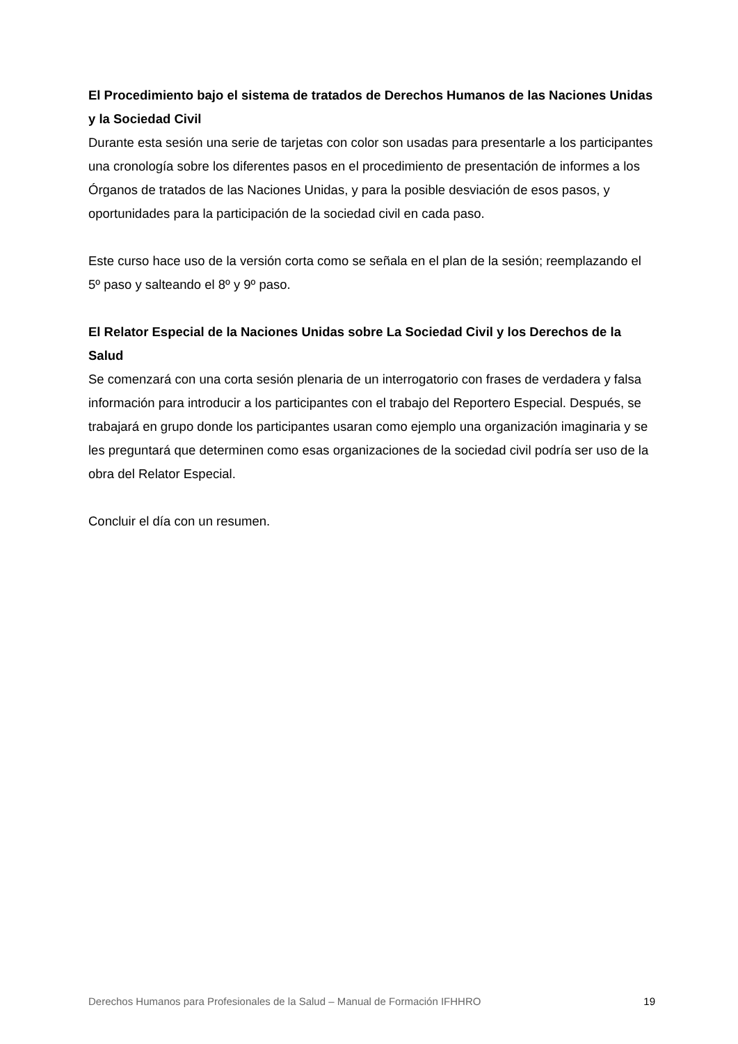El Procedimiento bajo el sistema de tratados de Derechos Humanos de las Naciones Unidas y la Sociedad Civil
Durante esta sesión una serie de tarjetas con color son usadas para presentarle a los participantes una cronología sobre los diferentes pasos en el procedimiento de presentación de informes a los Órganos de tratados de las Naciones Unidas, y para la posible desviación de esos pasos, y oportunidades para la participación de la sociedad civil en cada paso.
Este curso hace uso de la versión corta como se señala en el plan de la sesión; reemplazando el 5º paso y salteando el 8º y 9º paso.
El Relator Especial de la Naciones Unidas sobre La Sociedad Civil y los Derechos de la Salud
Se comenzará con una corta sesión plenaria de un interrogatorio con frases de verdadera y falsa información para introducir a los participantes con el trabajo del Reportero Especial. Después, se trabajará en grupo donde los participantes usaran como ejemplo una organización imaginaria y se les preguntará que determinen como esas organizaciones de la sociedad civil podría ser uso de la obra del Relator Especial.
Concluir el día con un resumen.
Derechos Humanos para Profesionales de la Salud – Manual de Formación IFHHRO 19